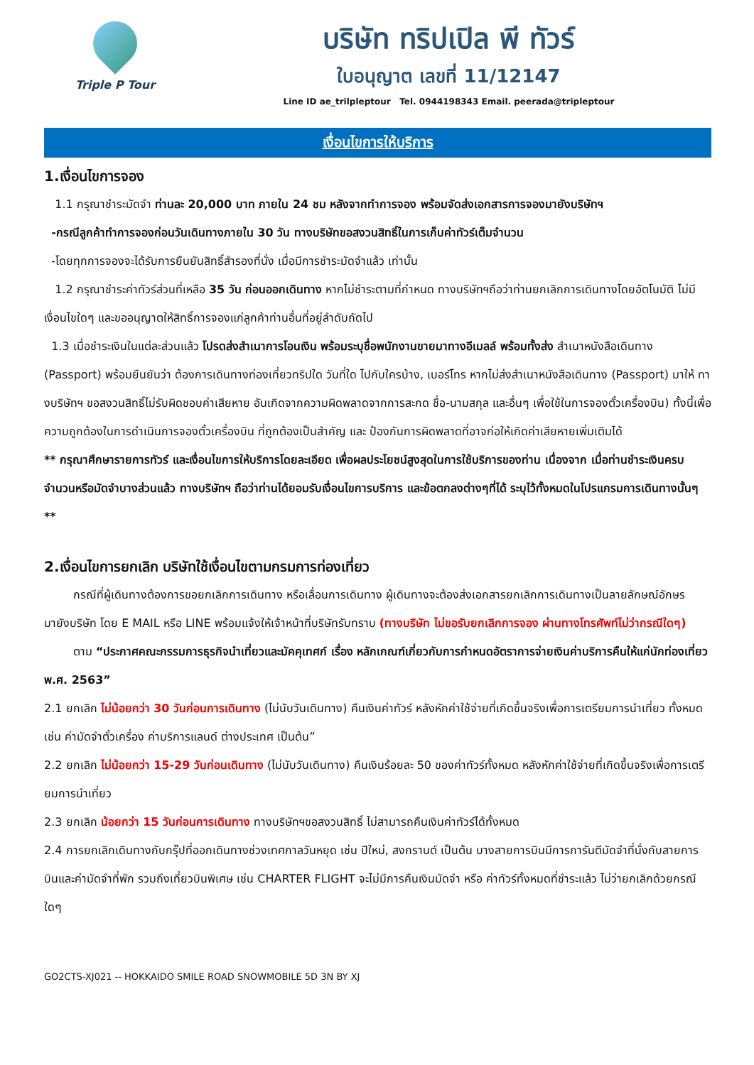Triple P Tour
บริษัท ทริปเปิล พี ทัวร์
ใบอนุญาต เลขที่ 11/12147
Line ID ae_trilpleptour Tel. 0944198343 Email. peerada@tripleptour
เงื่อนไขการให้บริการ
1.เงื่อนไขการจอง
1.1 กรุณาชำระมัดจำ ท่านละ 20,000 บาท ภายใน 24 ชม หลังจากทำการจอง พร้อมจัดส่งเอกสารการจองมายังบริษัทฯ
-กรณีลูกค้าทำการจองก่อนวันเดินทางภายใน 30 วัน ทางบริษัทขอสงวนสิทธิ์ในการเก็บค่าทัวร์เต็มจำนวน
-โดยทุกการจองจะได้รับการยืนยันสิทธิ์สำรองที่นั่ง เมื่อมีการชำระมัดจำแล้ว เท่านั้น
1.2 กรุณาชำระค่าทัวร์ส่วนที่เหลือ 35 วัน ก่อนออกเดินทาง หากไม่ชำระตามที่กำหนด ทางบริษัทฯถือว่าท่านยกเลิกการเดินทางโดยอัตโนมัติ ไม่มีเงื่อนไขใดๆ และขออนุญาตให้สิทธิ์การจองแก่ลูกค้าท่านอื่นที่อยู่ลำดับถัดไป
1.3 เมื่อชำระเงินในแต่ละส่วนแล้ว โปรดส่งสำเนาการโอนเงิน พร้อมระบุชื่อพนักงานขายมาทางอีเมลล์ พร้อมทั้งส่ง สำเนาหนังสือเดินทาง (Passport) พร้อมยืนยันว่า ต้องการเดินทางท่องเที่ยวทริปใด วันที่ใด ไปกับใครบ้าง, เบอร์โทร หากไม่ส่งสำเนาหนังสือเดินทาง (Passport) มาให้ ทางบริษัทฯ ขอสงวนสิทธิ์ไม่รับผิดชอบค่าเสียหาย อันเกิดจากความผิดพลาดจากการสะกด ชื่อ-นามสกุล และอื่นๆ เพื่อใช้ในการจองตั๋วเครื่องบิน) ทั้งนี้เพื่อความถูกต้องในการดำเนินการจองตั๋วเครื่องบิน ที่ถูกต้องเป็นสำคัญ และ ป้องกันการผิดพลาดที่อาจก่อให้เกิดค่าเสียหายเพิ่มเติมได้
** กรุณาศึกษารายการทัวร์ และเงื่อนไขการให้บริการโดยละเอียด เพื่อผลประโยชน์สูงสุดในการใช้บริการของท่าน เนื่องจาก เมื่อท่านชำระเงินครบจำนวนหรือมัดจำบางส่วนแล้ว ทางบริษัทฯ ถือว่าท่านได้ยอมรับเงื่อนไขการบริการ และข้อตกลงต่างๆที่ได้ ระบุไว้ทั้งหมดในโปรแกรมการเดินทางนั้นๆ **
2.เงื่อนไขการยกเลิก บริษัทใช้เงื่อนไขตามกรมการท่องเที่ยว
กรณีที่ผู้เดินทางต้องการขอยกเลิกการเดินทาง หรือเลื่อนการเดินทาง ผู้เดินทางจะต้องส่งเอกสารยกเลิกการเดินทางเป็นลายลักษณ์อักษร มายังบริษัท โดย E MAIL หรือ LINE พร้อมแจ้งให้เจ้าหน้าที่บริษัทรับทราบ (ทางบริษัท ไม่ขอรับยกเลิกการจอง ผ่านทางโทรศัพท์ไม่ว่ากรณีใดๆ)
ตาม “ประกาศคณะกรรมการธุรกิจนำเที่ยวและมัคคุเทศก์ เรื่อง หลักเกณฑ์เกี่ยวกับการกำหนดอัตราการจ่ายเงินค่าบริการคืนให้แก่นักท่องเที่ยว พ.ศ. 2563”
2.1 ยกเลิก ไม่น้อยกว่า 30 วันก่อนการเดินทาง (ไม่นับวันเดินทาง) คืนเงินค่าทัวร์ หลังหักค่าใช้จ่ายที่เกิดขึ้นจริงเพื่อการเตรียมการนำเที่ยว ทั้งหมด เช่น ค่ามัดจำตั๋วเครื่อง ค่าบริการแลนด์ ต่างประเทศ เป็นต้น”
2.2 ยกเลิก ไม่น้อยกว่า 15-29 วันก่อนเดินทาง (ไม่นับวันเดินทาง) คืนเงินร้อยละ 50 ของค่าทัวร์ทั้งหมด หลังหักค่าใช้จ่ายที่เกิดขึ้นจริงเพื่อการเตรียมการนำเที่ยว
2.3 ยกเลิก น้อยกว่า 15 วันก่อนการเดินทาง ทางบริษัทฯขอสงวนสิทธิ์ ไม่สามารถคืนเงินค่าทัวร์ได้ทั้งหมด
2.4 การยกเลิกเดินทางกับกรุ๊ปที่ออกเดินทางช่วงเทศกาลวันหยุด เช่น ปีใหม่, สงกรานต์ เป็นต้น บางสายการบินมีการการันตีมัดจำที่นั่งกับสายการบินและค่ามัดจำที่พัก รวมถึงเที่ยวบินพิเศษ เช่น CHARTER FLIGHT จะไม่มีการคืนเงินมัดจำ หรือ ค่าทัวร์ทั้งหมดที่ชำระแล้ว ไม่ว่ายกเลิกด้วยกรณีใดๆ
GO2CTS-XJ021 -- HOKKAIDO SMILE ROAD SNOWMOBILE 5D 3N BY XJ